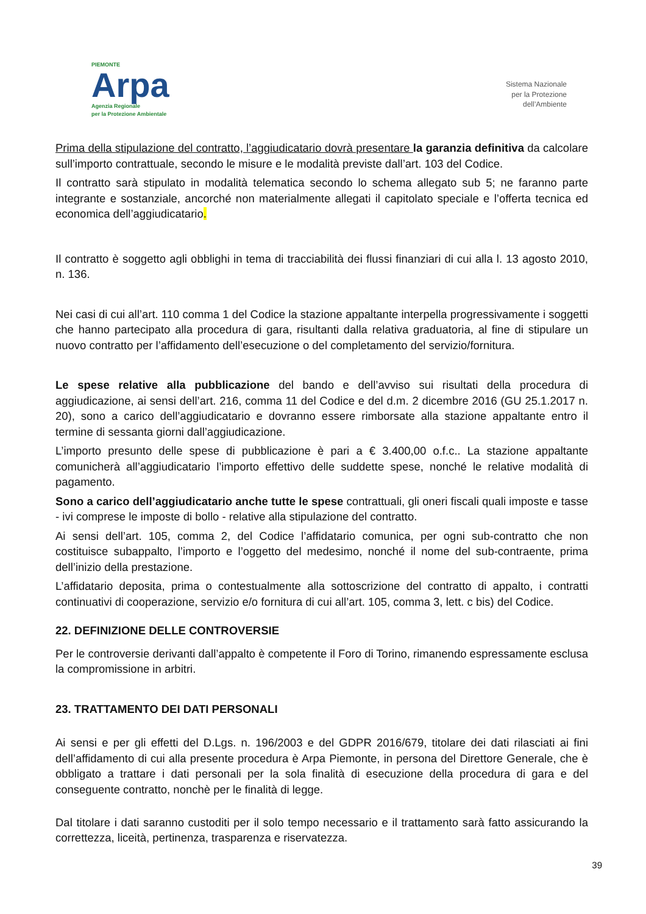PIEMONTE
Arpa
Agenzia Regionale
per la Protezione Ambientale
Sistema Nazionale
per la Protezione
dell’Ambiente
Prima della stipulazione del contratto, l’aggiudicatario dovrà presentare la garanzia definitiva da calcolare sull’importo contrattuale, secondo le misure e le modalità previste dall’art. 103 del Codice.
Il contratto sarà stipulato in modalità telematica secondo lo schema allegato sub 5; ne faranno parte integrante e sostanziale, ancorché non materialmente allegati il capitolato speciale e l’offerta tecnica ed economica dell’aggiudicatario.
Il contratto è soggetto agli obblighi in tema di tracciabilità dei flussi finanziari di cui alla l. 13 agosto 2010, n. 136.
Nei casi di cui all’art. 110 comma 1 del Codice la stazione appaltante interpella progressivamente i soggetti che hanno partecipato alla procedura di gara, risultanti dalla relativa graduatoria, al fine di stipulare un nuovo contratto per l’affidamento dell’esecuzione o del completamento del servizio/fornitura.
Le spese relative alla pubblicazione del bando e dell’avviso sui risultati della procedura di aggiudicazione, ai sensi dell’art. 216, comma 11 del Codice e del d.m. 2 dicembre 2016 (GU 25.1.2017 n. 20), sono a carico dell’aggiudicatario e dovranno essere rimborsate alla stazione appaltante entro il termine di sessanta giorni dall’aggiudicazione.
L’importo presunto delle spese di pubblicazione è pari a € 3.400,00 o.f.c.. La stazione appaltante comunicherà all’aggiudicatario l’importo effettivo delle suddette spese, nonché le relative modalità di pagamento.
Sono a carico dell’aggiudicatario anche tutte le spese contrattuali, gli oneri fiscali quali imposte e tasse - ivi comprese le imposte di bollo - relative alla stipulazione del contratto.
Ai sensi dell’art. 105, comma 2, del Codice l’affidatario comunica, per ogni sub-contratto che non costituisce subappalto, l’importo e l’oggetto del medesimo, nonché il nome del sub-contraente, prima dell’inizio della prestazione.
L’affidatario deposita, prima o contestualmente alla sottoscrizione del contratto di appalto, i contratti continuativi di cooperazione, servizio e/o fornitura di cui all’art. 105, comma 3, lett. c bis) del Codice.
22. DEFINIZIONE DELLE CONTROVERSIE
Per le controversie derivanti dall’appalto è competente il Foro di Torino, rimanendo espressamente esclusa la compromissione in arbitri.
23. TRATTAMENTO DEI DATI PERSONALI
Ai sensi e per gli effetti del D.Lgs. n. 196/2003 e del GDPR 2016/679, titolare dei dati rilasciati ai fini dell’affidamento di cui alla presente procedura è Arpa Piemonte, in persona del Direttore Generale, che è obbligato a trattare i dati personali per la sola finalità di esecuzione della procedura di gara e del conseguente contratto, nonchè per le finalità di legge.
Dal titolare i dati saranno custoditi per il solo tempo necessario e il trattamento sarà fatto assicurando la correttezza, liceità, pertinenza, trasparenza e riservatezza.
39